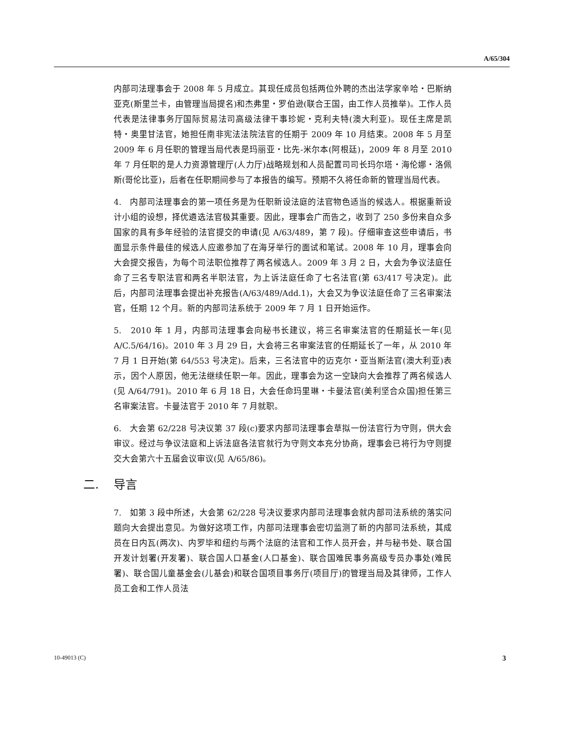A/65/304
内部司法理事会于 2008 年 5 月成立。其现任成员包括两位外聘的杰出法学家辛哈・巴斯纳亚克(斯里兰卡，由管理当局提名)和杰弗里・罗伯逊(联合王国，由工作人员推举)。工作人员代表是法律事务厅国际贸易法司高级法律干事珍妮・克利夫特(澳大利亚)。现任主席是凯特・奥里甘法官，她担任南非宪法法院法官的任期于 2009 年 10 月结束。2008 年 5 月至 2009 年 6 月任职的管理当局代表是玛丽亚・比先-米尔本(阿根廷)，2009 年 8 月至 2010 年 7 月任职的是人力资源管理厅(人力厅)战略规划和人员配置司司长玛尔塔・海伦娜・洛佩斯(哥伦比亚)，后者在任职期间参与了本报告的编写。预期不久将任命新的管理当局代表。
4.　内部司法理事会的第一项任务是为任职新设法庭的法官物色适当的候选人。根据重新设计小组的设想，择优遴选法官极其重要。因此，理事会广而告之，收到了 250 多份来自众多国家的具有多年经验的法官提交的申请(见 A/63/489，第 7 段)。仔细审查这些申请后，书面显示条件最佳的候选人应邀参加了在海牙举行的面试和笔试。2008 年 10 月，理事会向大会提交报告，为每个司法职位推荐了两名候选人。2009 年 3 月 2 日，大会为争议法庭任命了三名专职法官和两名半职法官，为上诉法庭任命了七名法官(第 63/417 号决定)。此后，内部司法理事会提出补充报告(A/63/489/Add.1)，大会又为争议法庭任命了三名审案法官，任期 12 个月。新的内部司法系统于 2009 年 7 月 1 日开始运作。
5.　2010 年 1 月，内部司法理事会向秘书长建议，将三名审案法官的任期延长一年(见 A/C.5/64/16)。2010 年 3 月 29 日，大会将三名审案法官的任期延长了一年，从 2010 年 7 月 1 日开始(第 64/553 号决定)。后来，三名法官中的迈克尔・亚当斯法官(澳大利亚)表示，因个人原因，他无法继续任职一年。因此，理事会为这一空缺向大会推荐了两名候选人(见 A/64/791)。2010 年 6 月 18 日，大会任命玛里琳・卡曼法官(美利坚合众国)担任第三名审案法官。卡曼法官于 2010 年 7 月就职。
6.　大会第 62/228 号决议第 37 段(c)要求内部司法理事会草拟一份法官行为守则，供大会审议。经过与争议法庭和上诉法庭各法官就行为守则文本充分协商，理事会已将行为守则提交大会第六十五届会议审议(见 A/65/86)。
二. 导言
7.　如第 3 段中所述，大会第 62/228 号决议要求内部司法理事会就内部司法系统的落实问题向大会提出意见。为做好这项工作，内部司法理事会密切监测了新的内部司法系统，其成员在日内瓦(两次)、内罗毕和纽约与两个法庭的法官和工作人员开会，并与秘书处、联合国开发计划署(开发署)、联合国人口基金(人口基金)、联合国难民事务高级专员办事处(难民署)、联合国儿童基金会(儿基会)和联合国项目事务厅(项目厅)的管理当局及其律师，工作人员工会和工作人员法
10-49013 (C) 3